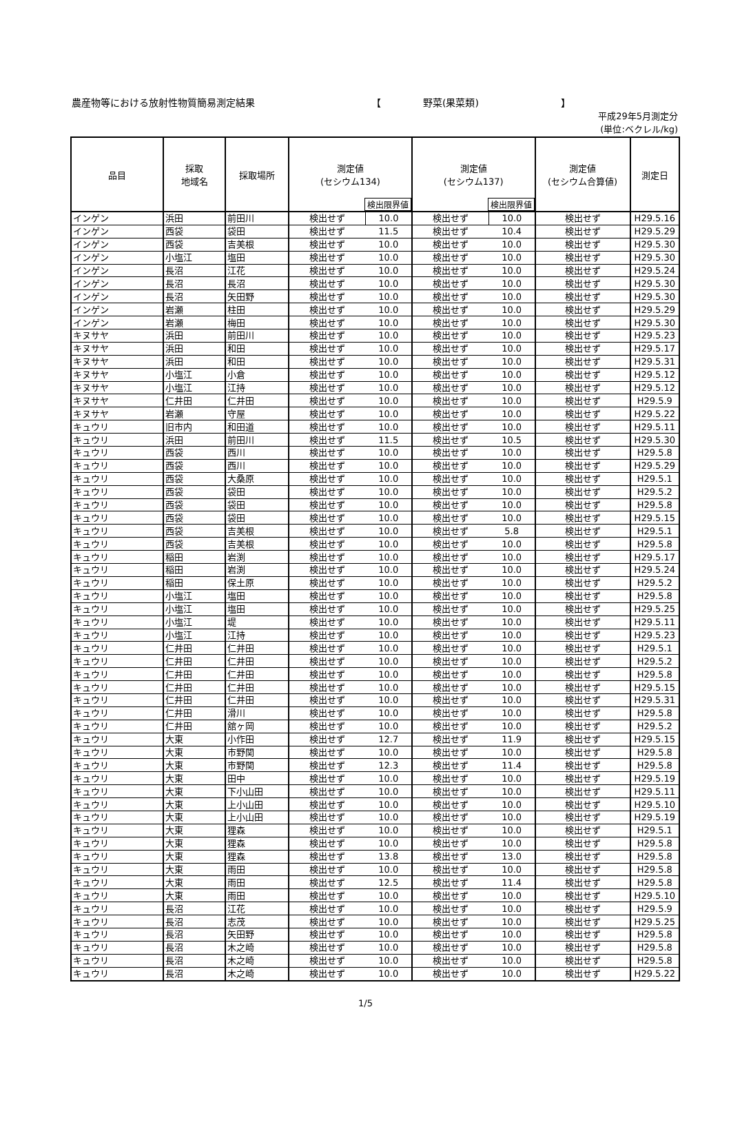農産物等における放射性物質簡易測定結果 【 野菜(果菜類) 】
平成29年5月測定分
(単位:ベクレル/kg)
| 品目 | 採取 地域名 | 採取場所 | 測定値 (セシウム134) 検出限界値 | | 測定値 (セシウム137) 検出限界値 | | 測定値 (セシウム合算値) | 測定日 |
| --- | --- | --- | --- | --- | --- | --- | --- | --- |
| インゲン | 浜田 | 前田川 | 検出せず | 10.0 | 検出せず | 10.0 | 検出せず | H29.5.16 |
| インゲン | 西袋 | 袋田 | 検出せず | 11.5 | 検出せず | 10.4 | 検出せず | H29.5.29 |
| インゲン | 西袋 | 吉美根 | 検出せず | 10.0 | 検出せず | 10.0 | 検出せず | H29.5.30 |
| インゲン | 小塩江 | 塩田 | 検出せず | 10.0 | 検出せず | 10.0 | 検出せず | H29.5.30 |
| インゲン | 長沼 | 江花 | 検出せず | 10.0 | 検出せず | 10.0 | 検出せず | H29.5.24 |
| インゲン | 長沼 | 長沼 | 検出せず | 10.0 | 検出せず | 10.0 | 検出せず | H29.5.30 |
| インゲン | 長沼 | 矢田野 | 検出せず | 10.0 | 検出せず | 10.0 | 検出せず | H29.5.30 |
| インゲン | 岩瀬 | 柱田 | 検出せず | 10.0 | 検出せず | 10.0 | 検出せず | H29.5.29 |
| インゲン | 岩瀬 | 梅田 | 検出せず | 10.0 | 検出せず | 10.0 | 検出せず | H29.5.30 |
| キヌサヤ | 浜田 | 前田川 | 検出せず | 10.0 | 検出せず | 10.0 | 検出せず | H29.5.23 |
| キヌサヤ | 浜田 | 和田 | 検出せず | 10.0 | 検出せず | 10.0 | 検出せず | H29.5.17 |
| キヌサヤ | 浜田 | 和田 | 検出せず | 10.0 | 検出せず | 10.0 | 検出せず | H29.5.31 |
| キヌサヤ | 小塩江 | 小倉 | 検出せず | 10.0 | 検出せず | 10.0 | 検出せず | H29.5.12 |
| キヌサヤ | 小塩江 | 江持 | 検出せず | 10.0 | 検出せず | 10.0 | 検出せず | H29.5.12 |
| キヌサヤ | 仁井田 | 仁井田 | 検出せず | 10.0 | 検出せず | 10.0 | 検出せず | H29.5.9 |
| キヌサヤ | 岩瀬 | 守屋 | 検出せず | 10.0 | 検出せず | 10.0 | 検出せず | H29.5.22 |
| キュウリ | 旧市内 | 和田道 | 検出せず | 10.0 | 検出せず | 10.0 | 検出せず | H29.5.11 |
| キュウリ | 浜田 | 前田川 | 検出せず | 11.5 | 検出せず | 10.5 | 検出せず | H29.5.30 |
| キュウリ | 西袋 | 西川 | 検出せず | 10.0 | 検出せず | 10.0 | 検出せず | H29.5.8 |
| キュウリ | 西袋 | 西川 | 検出せず | 10.0 | 検出せず | 10.0 | 検出せず | H29.5.29 |
| キュウリ | 西袋 | 大桑原 | 検出せず | 10.0 | 検出せず | 10.0 | 検出せず | H29.5.1 |
| キュウリ | 西袋 | 袋田 | 検出せず | 10.0 | 検出せず | 10.0 | 検出せず | H29.5.2 |
| キュウリ | 西袋 | 袋田 | 検出せず | 10.0 | 検出せず | 10.0 | 検出せず | H29.5.8 |
| キュウリ | 西袋 | 袋田 | 検出せず | 10.0 | 検出せず | 10.0 | 検出せず | H29.5.15 |
| キュウリ | 西袋 | 吉美根 | 検出せず | 10.0 | 検出せず | 5.8 | 検出せず | H29.5.1 |
| キュウリ | 西袋 | 吉美根 | 検出せず | 10.0 | 検出せず | 10.0 | 検出せず | H29.5.8 |
| キュウリ | 稲田 | 岩渕 | 検出せず | 10.0 | 検出せず | 10.0 | 検出せず | H29.5.17 |
| キュウリ | 稲田 | 岩渕 | 検出せず | 10.0 | 検出せず | 10.0 | 検出せず | H29.5.24 |
| キュウリ | 稲田 | 保土原 | 検出せず | 10.0 | 検出せず | 10.0 | 検出せず | H29.5.2 |
| キュウリ | 小塩江 | 塩田 | 検出せず | 10.0 | 検出せず | 10.0 | 検出せず | H29.5.8 |
| キュウリ | 小塩江 | 塩田 | 検出せず | 10.0 | 検出せず | 10.0 | 検出せず | H29.5.25 |
| キュウリ | 小塩江 | 堤 | 検出せず | 10.0 | 検出せず | 10.0 | 検出せず | H29.5.11 |
| キュウリ | 小塩江 | 江持 | 検出せず | 10.0 | 検出せず | 10.0 | 検出せず | H29.5.23 |
| キュウリ | 仁井田 | 仁井田 | 検出せず | 10.0 | 検出せず | 10.0 | 検出せず | H29.5.1 |
| キュウリ | 仁井田 | 仁井田 | 検出せず | 10.0 | 検出せず | 10.0 | 検出せず | H29.5.2 |
| キュウリ | 仁井田 | 仁井田 | 検出せず | 10.0 | 検出せず | 10.0 | 検出せず | H29.5.8 |
| キュウリ | 仁井田 | 仁井田 | 検出せず | 10.0 | 検出せず | 10.0 | 検出せず | H29.5.15 |
| キュウリ | 仁井田 | 仁井田 | 検出せず | 10.0 | 検出せず | 10.0 | 検出せず | H29.5.31 |
| キュウリ | 仁井田 | 滑川 | 検出せず | 10.0 | 検出せず | 10.0 | 検出せず | H29.5.8 |
| キュウリ | 仁井田 | 舘ヶ岡 | 検出せず | 10.0 | 検出せず | 10.0 | 検出せず | H29.5.2 |
| キュウリ | 大東 | 小作田 | 検出せず | 12.7 | 検出せず | 11.9 | 検出せず | H29.5.15 |
| キュウリ | 大東 | 市野関 | 検出せず | 10.0 | 検出せず | 10.0 | 検出せず | H29.5.8 |
| キュウリ | 大東 | 市野関 | 検出せず | 12.3 | 検出せず | 11.4 | 検出せず | H29.5.8 |
| キュウリ | 大東 | 田中 | 検出せず | 10.0 | 検出せず | 10.0 | 検出せず | H29.5.19 |
| キュウリ | 大東 | 下小山田 | 検出せず | 10.0 | 検出せず | 10.0 | 検出せず | H29.5.11 |
| キュウリ | 大東 | 上小山田 | 検出せず | 10.0 | 検出せず | 10.0 | 検出せず | H29.5.10 |
| キュウリ | 大東 | 上小山田 | 検出せず | 10.0 | 検出せず | 10.0 | 検出せず | H29.5.19 |
| キュウリ | 大東 | 狸森 | 検出せず | 10.0 | 検出せず | 10.0 | 検出せず | H29.5.1 |
| キュウリ | 大東 | 狸森 | 検出せず | 10.0 | 検出せず | 10.0 | 検出せず | H29.5.8 |
| キュウリ | 大東 | 狸森 | 検出せず | 13.8 | 検出せず | 13.0 | 検出せず | H29.5.8 |
| キュウリ | 大東 | 雨田 | 検出せず | 10.0 | 検出せず | 10.0 | 検出せず | H29.5.8 |
| キュウリ | 大東 | 雨田 | 検出せず | 12.5 | 検出せず | 11.4 | 検出せず | H29.5.8 |
| キュウリ | 大東 | 雨田 | 検出せず | 10.0 | 検出せず | 10.0 | 検出せず | H29.5.10 |
| キュウリ | 長沼 | 江花 | 検出せず | 10.0 | 検出せず | 10.0 | 検出せず | H29.5.9 |
| キュウリ | 長沼 | 志茂 | 検出せず | 10.0 | 検出せず | 10.0 | 検出せず | H29.5.25 |
| キュウリ | 長沼 | 矢田野 | 検出せず | 10.0 | 検出せず | 10.0 | 検出せず | H29.5.8 |
| キュウリ | 長沼 | 木之崎 | 検出せず | 10.0 | 検出せず | 10.0 | 検出せず | H29.5.8 |
| キュウリ | 長沼 | 木之崎 | 検出せず | 10.0 | 検出せず | 10.0 | 検出せず | H29.5.8 |
| キュウリ | 長沼 | 木之崎 | 検出せず | 10.0 | 検出せず | 10.0 | 検出せず | H29.5.22 |
1/5